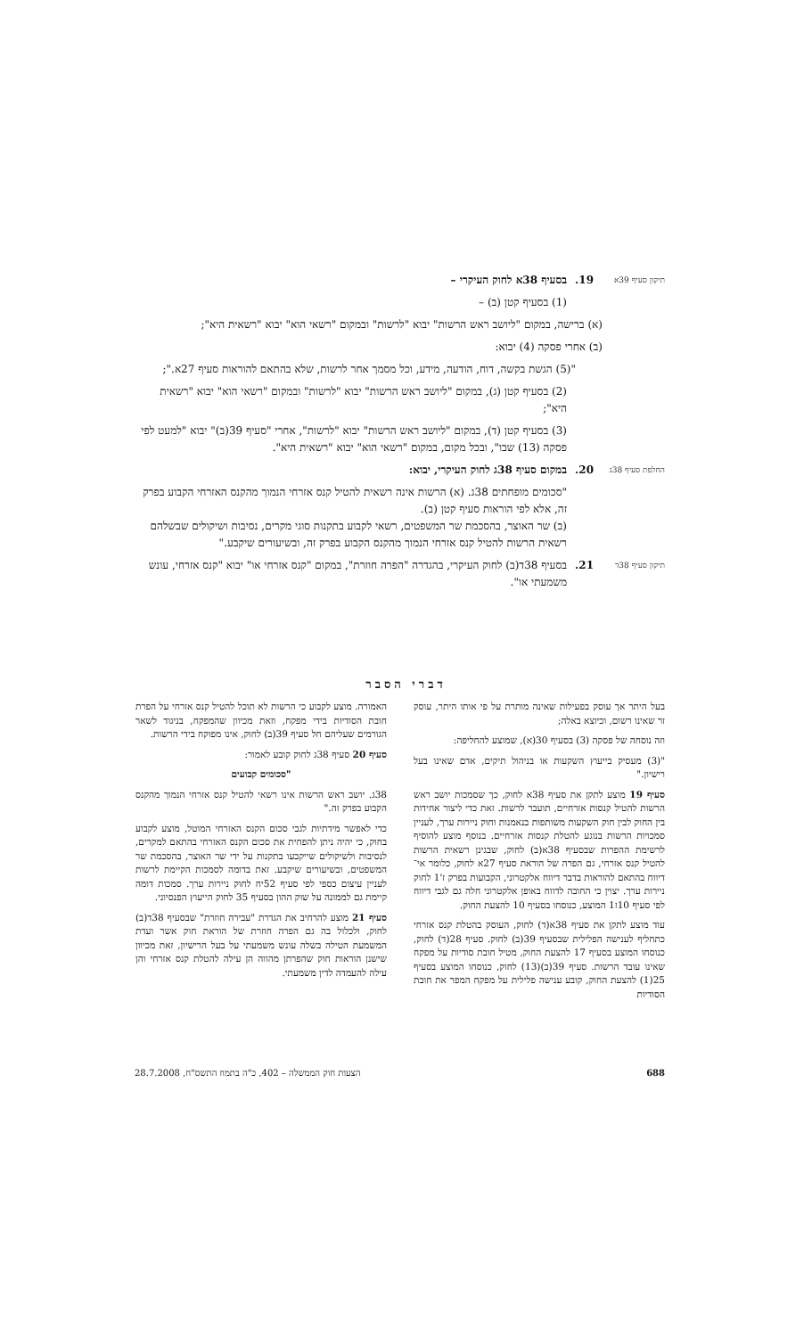תיקון סעיף 39א
19. בסעיף 38א לחוק העיקרי –
(1) בסעיף קטן (ב) –
(א) ברישה, במקום "ליושב ראש הרשות" יבוא "לרשות" ובמקום "רשאי הוא" יבוא "רשאית היא";
(ב) אחרי פסקה (4) יבוא:
"(5) הגשת בקשה, דוח, הודעה, מידע, וכל מסמך אחר לרשות, שלא בהתאם להוראות סעיף 27א.";
(2) בסעיף קטן (ג), במקום "ליושב ראש הרשות" יבוא "לרשות" ובמקום "רשאי הוא" יבוא "רשאית היא";
(3) בסעיף קטן (ד), במקום "ליושב ראש הרשות" יבוא "לרשות", אחרי "סעיף 39(ב)" יבוא "למעט לפי פסקה (13) שבו", ובכל מקום, במקום "רשאי הוא" יבוא "רשאית היא".
החלפת סעיף 38ג
20. במקום סעיף 38ג לחוק העיקרי, יבוא:
"סכומים מופחתים 38ג. (א) הרשות אינה רשאית להטיל קנס אזרחי הנמוך מהקנס האזרחי הקבוע בפרק זה, אלא לפי הוראות סעיף קטן (ב).
(ב) שר האוצר, בהסכמת שר המשפטים, רשאי לקבוע בתקנות סוגי מקרים, נסיבות ושיקולים שבשלהם רשאית הרשות להטיל קנס אזרחי הנמוך מהקנס הקבוע בפרק זה, ובשיעורים שיקבע."
תיקון סעיף 38ד
21. בסעיף 38ד(ב) לחוק העיקרי, בהגדרה "הפרה חוזרת", במקום "קנס אזרחי או" יבוא "קנס אזרחי, עונש משמעתי או".
דברי הסבר
בעל היתר אך עוסק בפעילות שאינה מותרת על פי אותו היתר, עוסק זר שאינו רשום, וכיוצא באלה;
וזה נוסחה של פסקה (3) בסעיף 30(א), שמוצע להחליפה:
"(3) מעסיק בייעוץ השקעות או בניהול תיקים, אדם שאינו בעל רישיון."
סעיף 19 מוצע לתקן את סעיף 38א לחוק, כך שסמכות יושב ראש הרשות להטיל קנסות אזרחיים, תועבר לרשות. זאת כדי ליצור אחידות בין החוק לבין חוק השקעות משותפות בנאמנות וחוק ניירות ערך, לעניין סמכויות הרשות בנוגע להטלת קנסות אזרחיים. בנוסף מוצע להוסיף לרשימת ההפרות שבסעיף 38א(ב) לחוק, שבגינן רשאית הרשות להטיל קנס אזרחי, גם הפרה של הוראת סעיף 27א לחוק, כלומר אי־דיווח בהתאם להוראות בדבר דיווח אלקטרוני, הקבועות בפרק ז'1 לחוק ניירות ערך. יצוין כי החובה לדווח באופן אלקטרוני חלה גם לגבי דיווח לפי סעיף 10ז1 המוצע, כנוסחו בסעיף 10 להצעת החוק.
עוד מוצע לתקן את סעיף 38א(ד) לחוק, העוסק בהטלת קנס אזרחי כתחליף לענישה הפלילית שבסעיף 39(ב) לחוק. סעיף 28(ד) לחוק, כנוסחו המוצע בסעיף 17 להצעת החוק, מטיל חובת סודיות על מפקח שאינו עובד הרשות. סעיף 39(ב)(13) לחוק, כנוסחו המוצע בסעיף 25(1) להצעת החוק, קובע ענישה פלילית על מפקח המפר את חובת הסודיות
האמורה. מוצע לקבוע כי הרשות לא תוכל להטיל קנס אזרחי על הפרת חובת הסודיות בידי מפקח, וזאת מכיוון שהמפקח, בניגוד לשאר הגורמים שעליהם חל סעיף 39(ב) לחוק, אינו מפוקח בידי הרשות.
סעיף 20 סעיף 38ג לחוק קובע לאמור:
"סכומים קבועים
38ג. יושב ראש הרשות אינו רשאי להטיל קנס אזרחי הנמוך מהקנס הקבוע בפרק זה."
כדי לאפשר מידתיות לגבי סכום הקנס האזרחי המוטל, מוצע לקבוע בחוק, כי יהיה ניתן להפחית את סכום הקנס האזרחי בהתאם למקרים, לנסיבות ולשיקולים שייקבעו בתקנות על ידי שר האוצר, בהסכמת שר המשפטים, ובשיעורים שיקבע. זאת בדומה לסמכות הקיימת לרשות לעניין עיצום כספי לפי סעיף 52יח לחוק ניירות ערך. סמכות דומה קיימת גם לממונה על שוק ההון בסעיף 35 לחוק הייעוץ הפנסיוני.
סעיף 21 מוצע להרחיב את הגדרת "עבירה חוזרת" שבסעיף 38ד(ב) לחוק, ולכלול בה גם הפרה חוזרת של הוראת חוק אשר ועדת המשמעת הטילה בשלה עונש משמעתי על בעל הרישיון, זאת מכיוון שישנן הוראות חוק שהפרתן מהווה הן עילה להטלת קנס אזרחי והן עילה להעמדה לדין משמעתי.
688 הצעות חוק הממשלה – 402, כ"ה בתמוז התשס"ח, 28.7.2008